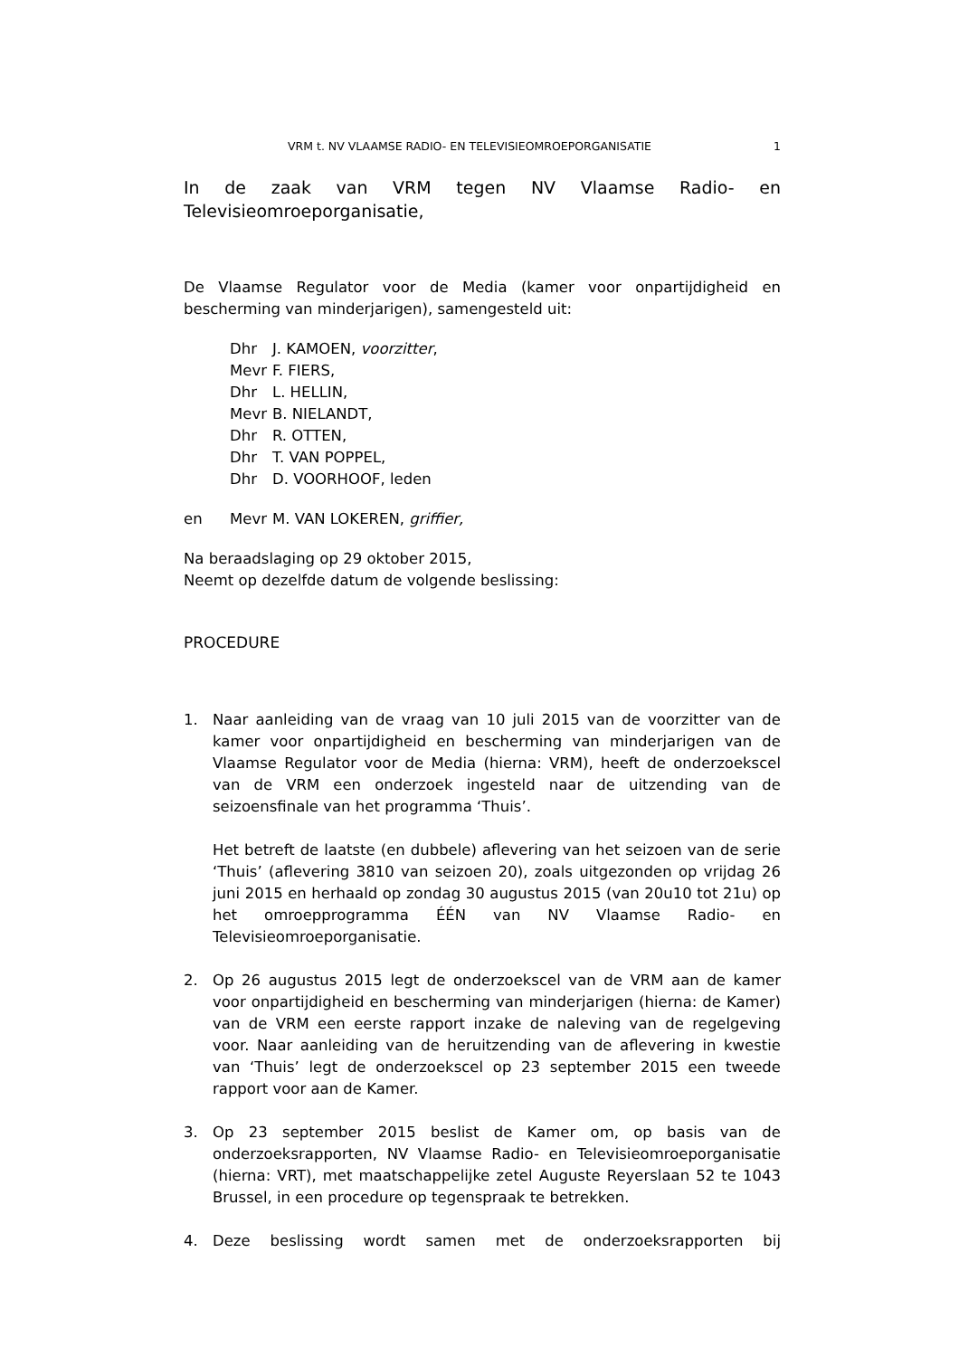VRM t. NV VLAAMSE RADIO- EN TELEVISIEOMROEPORGANISATIE 1
In de zaak van VRM tegen NV Vlaamse Radio- en Televisieomroeporganisatie,
De Vlaamse Regulator voor de Media (kamer voor onpartijdigheid en bescherming van minderjarigen), samengesteld uit:
| | Dhr | J. KAMOEN, voorzitter , |
| | Mevr | F. FIERS, |
| | Dhr | L. HELLIN, |
| | Mevr | B. NIELANDT, |
| | Dhr | R. OTTEN, |
| | Dhr | T. VAN POPPEL, |
| | Dhr | D. VOORHOOF, leden |
| en | Mevr | M. VAN LOKEREN, griffier, |
Na beraadslaging op 29 oktober 2015,
Neemt op dezelfde datum de volgende beslissing:
PROCEDURE
1. Naar aanleiding van de vraag van 10 juli 2015 van de voorzitter van de kamer voor onpartijdigheid en bescherming van minderjarigen van de Vlaamse Regulator voor de Media (hierna: VRM), heeft de onderzoekscel van de VRM een onderzoek ingesteld naar de uitzending van de seizoensfinale van het programma ‘Thuis’.
Het betreft de laatste (en dubbele) aflevering van het seizoen van de serie ‘Thuis’ (aflevering 3810 van seizoen 20), zoals uitgezonden op vrijdag 26 juni 2015 en herhaald op zondag 30 augustus 2015 (van 20u10 tot 21u) op het omroepprogramma ÉÉN van NV Vlaamse Radio- en Televisieomroeporganisatie.
2. Op 26 augustus 2015 legt de onderzoekscel van de VRM aan de kamer voor onpartijdigheid en bescherming van minderjarigen (hierna: de Kamer) van de VRM een eerste rapport inzake de naleving van de regelgeving voor. Naar aanleiding van de heruitzending van de aflevering in kwestie van ‘Thuis’ legt de onderzoekscel op 23 september 2015 een tweede rapport voor aan de Kamer.
3. Op 23 september 2015 beslist de Kamer om, op basis van de onderzoeksrapporten, NV Vlaamse Radio- en Televisieomroeporganisatie (hierna: VRT), met maatschappelijke zetel Auguste Reyerslaan 52 te 1043 Brussel, in een procedure op tegenspraak te betrekken.
4. Deze beslissing wordt samen met de onderzoeksrapporten bij